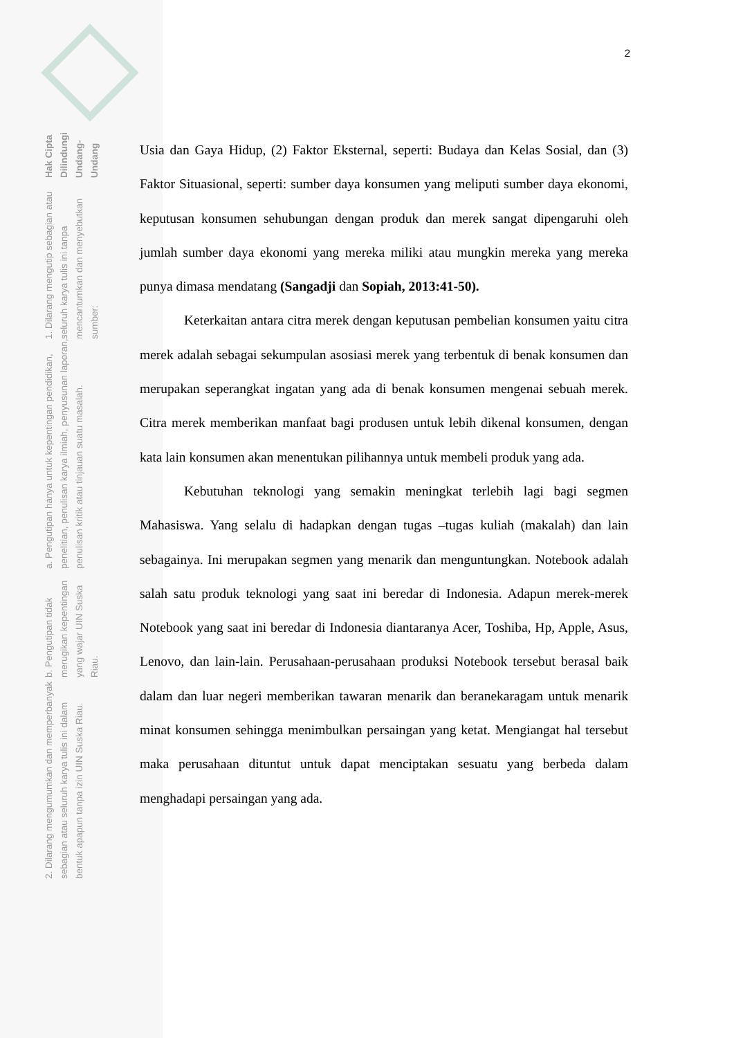Hak Cipta Dilindungi Undang-Undang
1. Dilarang mengutip sebagian atau seluruh karya tulis ini tanpa mencantumkan dan menyebutkan sumber:
a. Pengutipan hanya untuk kepentingan pendidikan, penelitian, penulisan karya ilmiah, penyusunan laporan, penulisan kritik atau tinjauan suatu masalah.
b. Pengutipan tidak merugikan kepentingan yang wajar UIN Suska Riau.
2. Dilarang mengumumkan dan memperbanyak sebagian atau seluruh karya tulis ini dalam bentuk apapun tanpa izin UIN Suska Riau.
2
Usia dan Gaya Hidup, (2) Faktor Eksternal, seperti: Budaya dan Kelas Sosial, dan (3) Faktor Situasional, seperti: sumber daya konsumen yang meliputi sumber daya ekonomi, keputusan konsumen sehubungan dengan produk dan merek sangat dipengaruhi oleh jumlah sumber daya ekonomi yang mereka miliki atau mungkin mereka yang mereka punya dimasa mendatang (Sangadji dan Sopiah, 2013:41-50).
Keterkaitan antara citra merek dengan keputusan pembelian konsumen yaitu citra merek adalah sebagai sekumpulan asosiasi merek yang terbentuk di benak konsumen dan merupakan seperangkat ingatan yang ada di benak konsumen mengenai sebuah merek. Citra merek memberikan manfaat bagi produsen untuk lebih dikenal konsumen, dengan kata lain konsumen akan menentukan pilihannya untuk membeli produk yang ada.
Kebutuhan teknologi yang semakin meningkat terlebih lagi bagi segmen Mahasiswa. Yang selalu di hadapkan dengan tugas –tugas kuliah (makalah) dan lain sebagainya. Ini merupakan segmen yang menarik dan menguntungkan. Notebook adalah salah satu produk teknologi yang saat ini beredar di Indonesia. Adapun merek-merek Notebook yang saat ini beredar di Indonesia diantaranya Acer, Toshiba, Hp, Apple, Asus, Lenovo, dan lain-lain. Perusahaan-perusahaan produksi Notebook tersebut berasal baik dalam dan luar negeri memberikan tawaran menarik dan beranekaragam untuk menarik minat konsumen sehingga menimbulkan persaingan yang ketat. Mengiangat hal tersebut maka perusahaan dituntut untuk dapat menciptakan sesuatu yang berbeda dalam menghadapi persaingan yang ada.